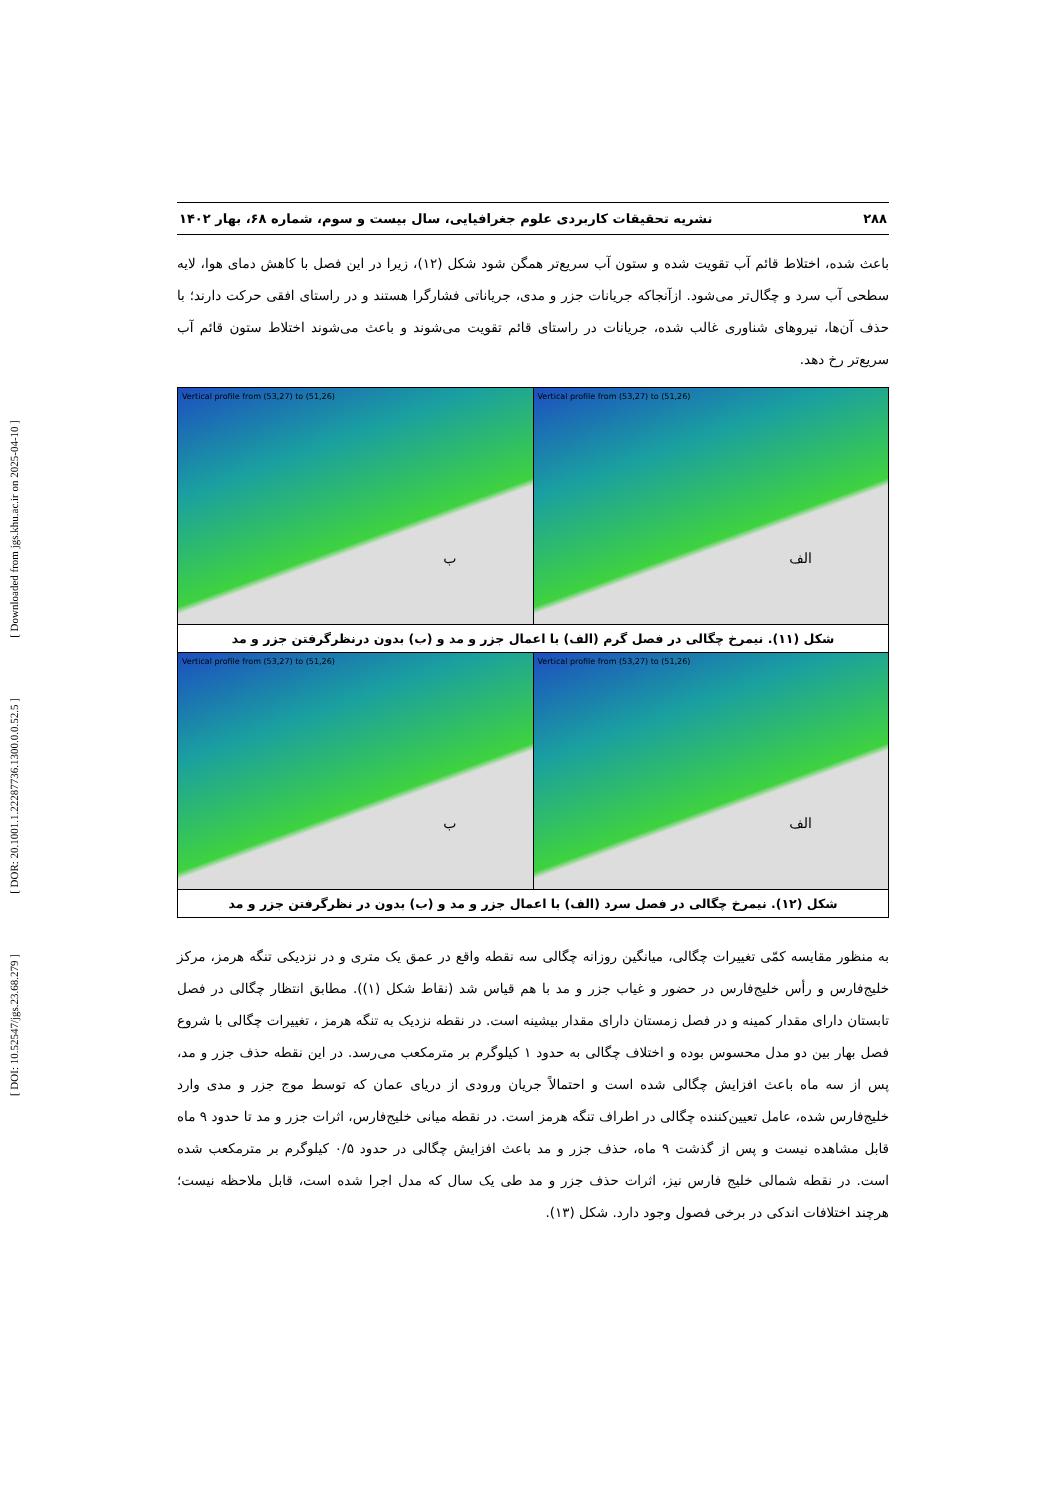[ Downloaded from jgs.khu.ac.ir on 2025-04-10 ]
[ DOR: 20.1001.1.22287736.1300.0.0.52.5 ]
[ DOI: 10.52547/jgs.23.68.279 ]
۲۸۸ نشریه تحقیقات کاربردی علوم جغرافیایی، سال بیست و سوم، شماره ۶۸، بهار ۱۴۰۲
باعث شده، اختلاط قائم آب تقویت شده و ستون آب سریع‌تر همگن شود شکل (۱۲)، زیرا در این فصل با کاهش دمای هوا، لایه سطحی آب سرد و چگال‌تر می‌شود. ازآنجاکه جریانات جزر و مدی، جریاناتی فشارگرا هستند و در راستای افقی حرکت دارند؛ با حذف آن‌ها، نیروهای شناوری غالب شده، جریانات در راستای قائم تقویت می‌شوند و باعث می‌شوند اختلاط ستون قائم آب سریع‌تر رخ دهد.
Vertical profile from (53,27) to (51,26)
الف
Vertical profile from (53,27) to (51,26)
ب
شکل (۱۱). نیمرخ چگالی در فصل گرم (الف) با اعمال جزر و مد و (ب) بدون درنظرگرفتن جزر و مد
Vertical profile from (53,27) to (51,26)
الف
Vertical profile from (53,27) to (51,26)
ب
شکل (۱۲). نیمرخ چگالی در فصل سرد (الف) با اعمال جزر و مد و (ب) بدون در نظرگرفتن جزر و مد
به منظور مقایسه کمّی تغییرات چگالی، میانگین روزانه چگالی سه نقطه واقع در عمق یک متری و در نزدیکی تنگه هرمز، مرکز خلیج‌فارس و رأس خلیج‌فارس در حضور و غیاب جزر و مد با هم قیاس شد (نقاط شکل (۱)). مطابق انتظار چگالی در فصل تابستان دارای مقدار کمینه و در فصل زمستان دارای مقدار بیشینه است. در نقطه نزدیک به تنگه هرمز ، تغییرات چگالی با شروع فصل بهار بین دو مدل محسوس بوده و اختلاف چگالی به حدود ۱ کیلوگرم بر مترمکعب می‌رسد. در این نقطه حذف جزر و مد، پس از سه ماه باعث افزایش چگالی شده است و احتمالاً جریان ورودی از دریای عمان که توسط موج جزر و مدی وارد خلیج‌فارس شده، عامل تعیین‌کننده چگالی در اطراف تنگه هرمز است. در نقطه میانی خلیج‌فارس، اثرات جزر و مد تا حدود ۹ ماه قابل مشاهده نیست و پس از گذشت ۹ ماه، حذف جزر و مد باعث افزایش چگالی در حدود ۰/۵ کیلوگرم بر مترمکعب شده است. در نقطه شمالی خلیج فارس نیز، اثرات حذف جزر و مد طی یک سال که مدل اجرا شده است، قابل ملاحظه نیست؛ هرچند اختلافات اندکی در برخی فصول وجود دارد. شکل (۱۳).